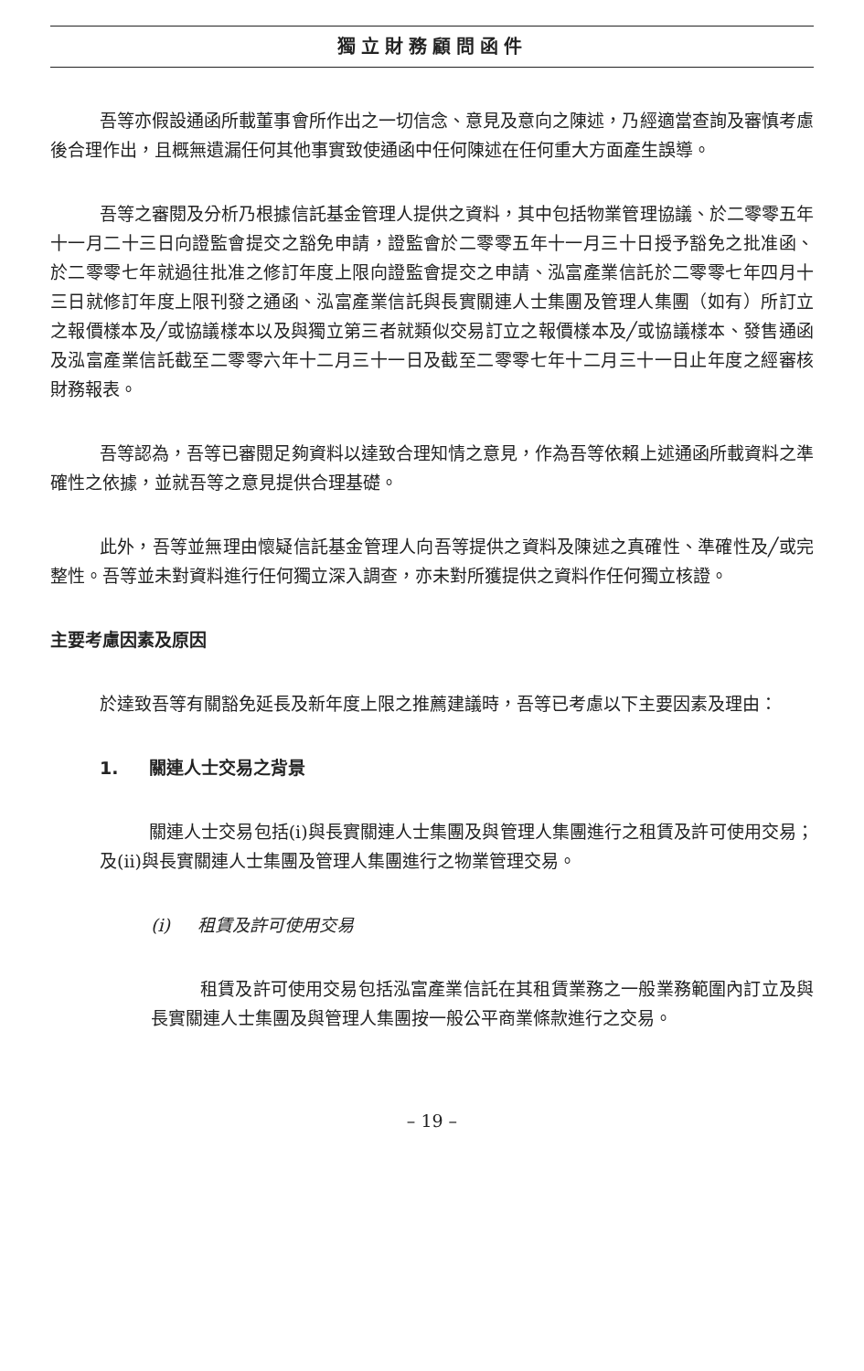獨立財務顧問函件
吾等亦假設通函所載董事會所作出之一切信念、意見及意向之陳述，乃經適當查詢及審慎考慮後合理作出，且概無遺漏任何其他事實致使通函中任何陳述在任何重大方面產生誤導。
吾等之審閱及分析乃根據信託基金管理人提供之資料，其中包括物業管理協議、於二零零五年十一月二十三日向證監會提交之豁免申請，證監會於二零零五年十一月三十日授予豁免之批准函、於二零零七年就過往批准之修訂年度上限向證監會提交之申請、泓富產業信託於二零零七年四月十三日就修訂年度上限刊發之通函、泓富產業信託與長實關連人士集團及管理人集團（如有）所訂立之報價樣本及╱或協議樣本以及與獨立第三者就類似交易訂立之報價樣本及╱或協議樣本、發售通函及泓富產業信託截至二零零六年十二月三十一日及截至二零零七年十二月三十一日止年度之經審核財務報表。
吾等認為，吾等已審閱足夠資料以達致合理知情之意見，作為吾等依賴上述通函所載資料之準確性之依據，並就吾等之意見提供合理基礎。
此外，吾等並無理由懷疑信託基金管理人向吾等提供之資料及陳述之真確性、準確性及╱或完整性。吾等並未對資料進行任何獨立深入調查，亦未對所獲提供之資料作任何獨立核證。
主要考慮因素及原因
於達致吾等有關豁免延長及新年度上限之推薦建議時，吾等已考慮以下主要因素及理由：
1. 關連人士交易之背景
關連人士交易包括(i)與長實關連人士集團及與管理人集團進行之租賃及許可使用交易；及(ii)與長實關連人士集團及管理人集團進行之物業管理交易。
(i) 租賃及許可使用交易
租賃及許可使用交易包括泓富產業信託在其租賃業務之一般業務範圍內訂立及與長實關連人士集團及與管理人集團按一般公平商業條款進行之交易。
– 19 –